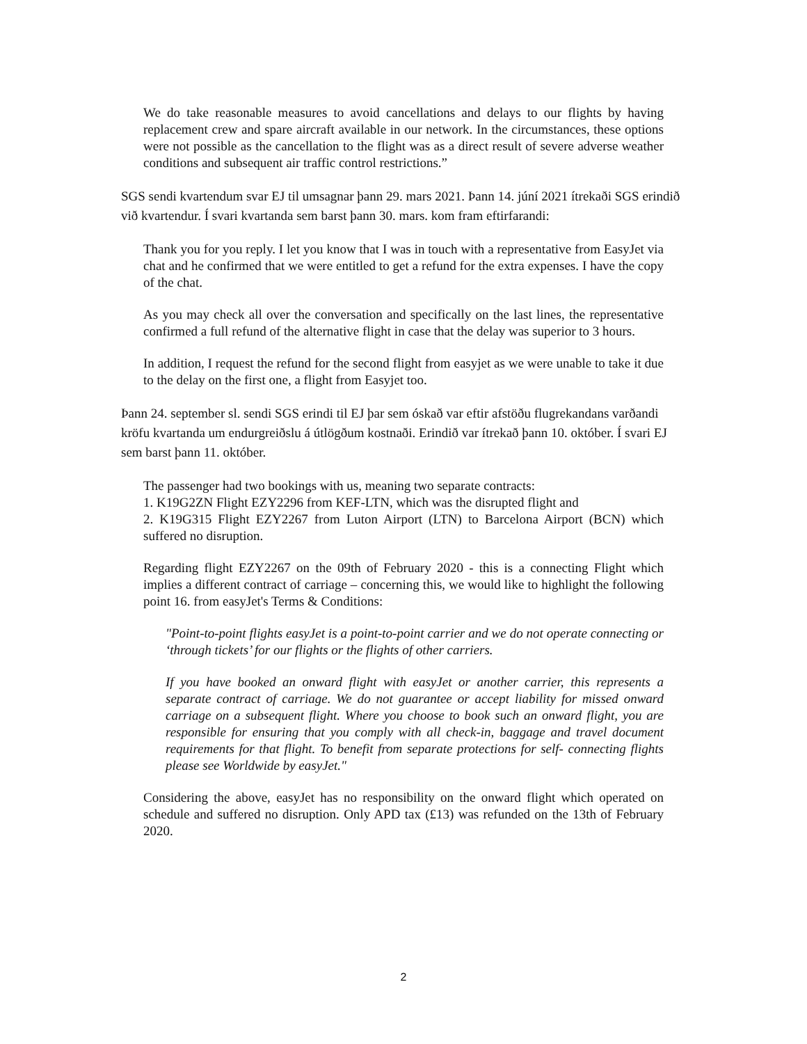We do take reasonable measures to avoid cancellations and delays to our flights by having replacement crew and spare aircraft available in our network. In the circumstances, these options were not possible as the cancellation to the flight was as a direct result of severe adverse weather conditions and subsequent air traffic control restrictions.”
SGS sendi kvartendum svar EJ til umsagnar þann 29. mars 2021. Þann 14. júní 2021 ítrekaði SGS erindið við kvartendur. Í svari kvartanda sem barst þann 30. mars. kom fram eftirfarandi:
Thank you for you reply. I let you know that I was in touch with a representative from EasyJet via chat and he confirmed that we were entitled to get a refund for the extra expenses. I have the copy of the chat.
As you may check all over the conversation and specifically on the last lines, the representative confirmed a full refund of the alternative flight in case that the delay was superior to 3 hours.
In addition, I request the refund for the second flight from easyjet as we were unable to take it due to the delay on the first one, a flight from Easyjet too.
Þann 24. september sl. sendi SGS erindi til EJ þar sem óskað var eftir afstöðu flugrekandans varðandi kröfu kvartanda um endurgreiðslu á útlögðum kostnaði. Erindið var ítrekað þann 10. október. Í svari EJ sem barst þann 11. október.
The passenger had two bookings with us, meaning two separate contracts:
1. K19G2ZN Flight EZY2296 from KEF-LTN, which was the disrupted flight and
2. K19G315 Flight EZY2267 from Luton Airport (LTN) to Barcelona Airport (BCN) which suffered no disruption.
Regarding flight EZY2267 on the 09th of February 2020 - this is a connecting Flight which implies a different contract of carriage – concerning this, we would like to highlight the following point 16. from easyJet's Terms & Conditions:
"Point-to-point flights easyJet is a point-to-point carrier and we do not operate connecting or ‘through tickets’ for our flights or the flights of other carriers.
If you have booked an onward flight with easyJet or another carrier, this represents a separate contract of carriage. We do not guarantee or accept liability for missed onward carriage on a subsequent flight. Where you choose to book such an onward flight, you are responsible for ensuring that you comply with all check-in, baggage and travel document requirements for that flight. To benefit from separate protections for self- connecting flights please see Worldwide by easyJet."
Considering the above, easyJet has no responsibility on the onward flight which operated on schedule and suffered no disruption. Only APD tax (£13) was refunded on the 13th of February 2020.
2